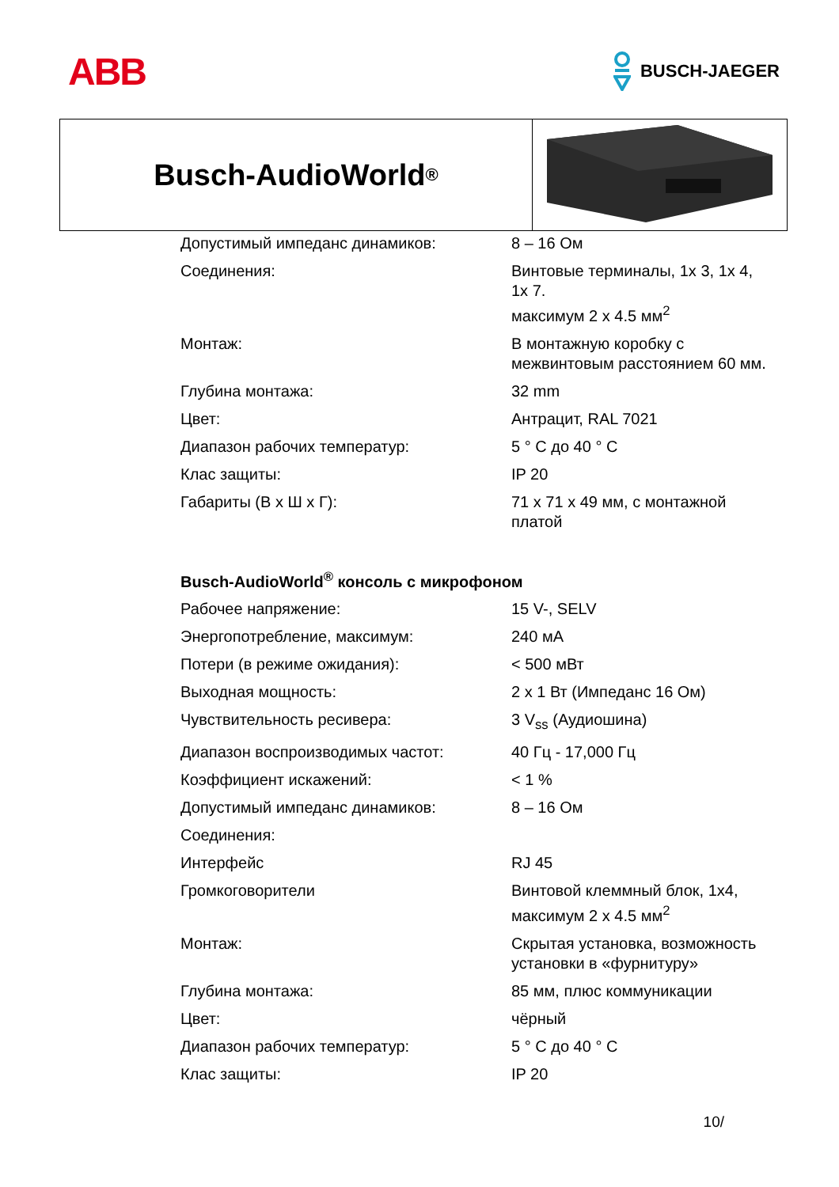ABB
BUSCH-JAEGER
Busch-AudioWorld<sup>®</sup>
| Допустимый импеданс динамиков: | 8 – 16 Ом |
| Соединения: | Винтовые терминалы, 1x 3, 1x 4, 1x 7. максимум 2 x 4.5 мм<sup>2</sup> |
| Монтаж: | В монтажную коробку с межвинтовым расстоянием 60 мм. |
| Глубина монтажа: | 32 mm |
| Цвет: | Антрацит, RAL 7021 |
| Диапазон рабочих температур: | 5 ° C до 40 ° C |
| Клас защиты: | IP 20 |
| Габариты (В x Ш x Г): | 71 x 71 x 49 мм, с монтажной платой |
Busch-AudioWorld<sup>®</sup> консоль с микрофоном
| Рабочее напряжение: | 15 V-, SELV |
| Энергопотребление, максимум: | 240 мА |
| Потери (в режиме ожидания): | < 500 мВт |
| Выходная мощность: | 2 x 1 Вт (Импеданс 16 Ом) |
| Чувствительность ресивера: | 3 V<sub>ss</sub> (Аудиошина) |
| Диапазон воспроизводимых частот: | 40 Гц - 17,000 Гц |
| Коэффициент искажений: | < 1 % |
| Допустимый импеданс динамиков: | 8 – 16 Ом |
| Соединения: | |
| Интерфейс | RJ 45 |
| Громкоговорители | Винтовой клеммный блок, 1x4, максимум 2 x 4.5 мм<sup>2</sup> |
| Монтаж: | Скрытая установка, возможность установки в «фурнитуру» |
| Глубина монтажа: | 85 мм, плюс коммуникации |
| Цвет: | чёрный |
| Диапазон рабочих температур: | 5 ° C до 40 ° C |
| Клас защиты: | IP 20 |
10/